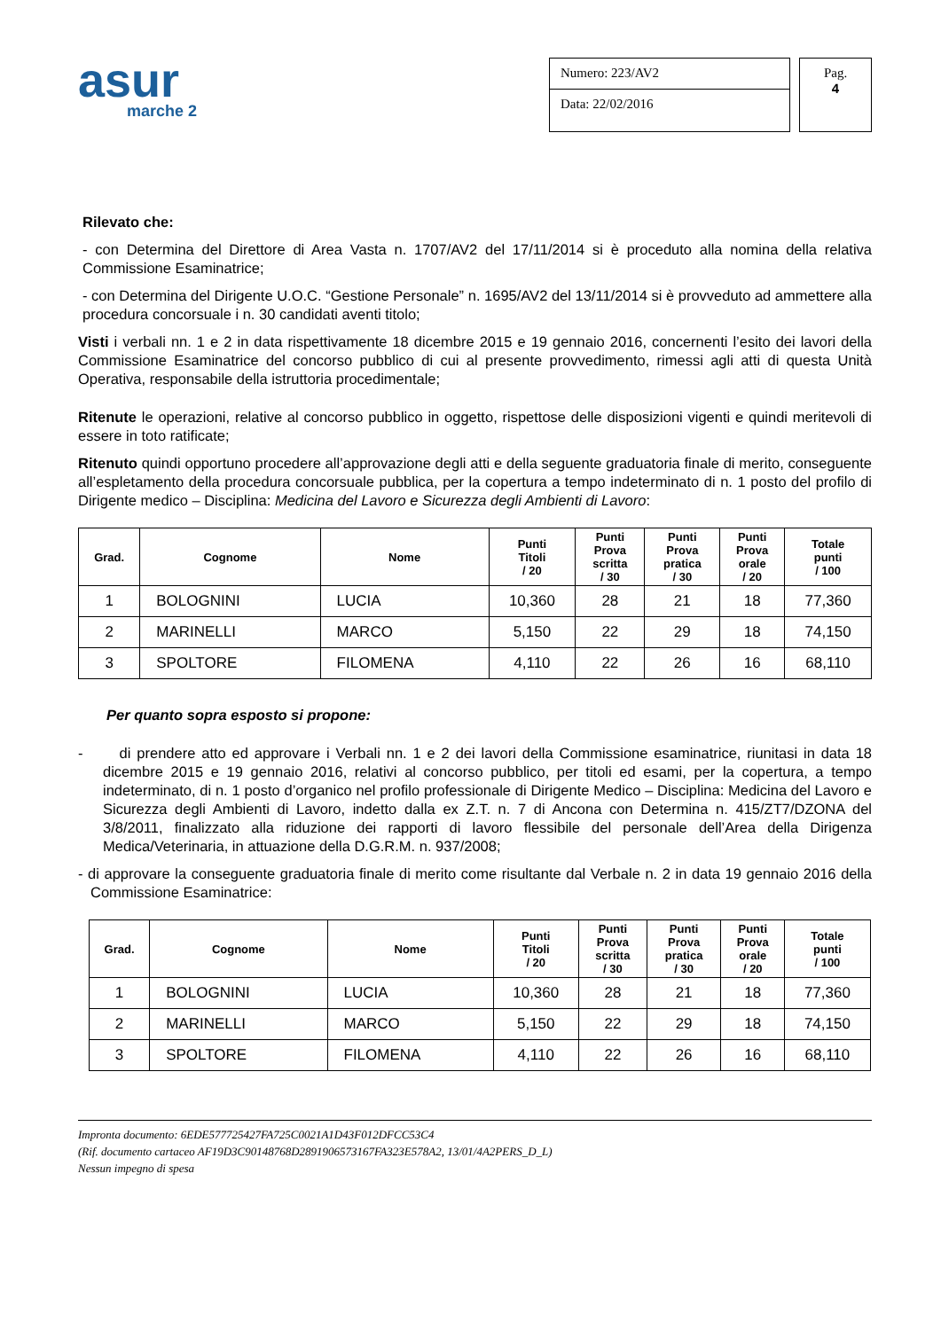asur
marche 2
Numero: 223/AV2
Data: 22/02/2016
Pag.
4
Rilevato che:
- con Determina del Direttore di Area Vasta n. 1707/AV2 del 17/11/2014 si è proceduto alla nomina della relativa Commissione Esaminatrice;
- con Determina del Dirigente U.O.C. “Gestione Personale” n. 1695/AV2 del 13/11/2014 si è provveduto ad ammettere alla procedura concorsuale i n. 30 candidati aventi titolo;
Visti i verbali nn. 1 e 2 in data rispettivamente 18 dicembre 2015 e 19 gennaio 2016, concernenti l’esito dei lavori della Commissione Esaminatrice del concorso pubblico di cui al presente provvedimento, rimessi agli atti di questa Unità Operativa, responsabile della istruttoria procedimentale;
Ritenute le operazioni, relative al concorso pubblico in oggetto, rispettose delle disposizioni vigenti e quindi meritevoli di essere in toto ratificate;
Ritenuto quindi opportuno procedere all’approvazione degli atti e della seguente graduatoria finale di merito, conseguente all’espletamento della procedura concorsuale pubblica, per la copertura a tempo indeterminato di n. 1 posto del profilo di Dirigente medico – Disciplina: Medicina del Lavoro e Sicurezza degli Ambienti di Lavoro:
| Grad. | Cognome | Nome | Punti Titoli / 20 | Punti Prova scritta / 30 | Punti Prova pratica / 30 | Punti Prova orale / 20 | Totale punti / 100 |
| --- | --- | --- | --- | --- | --- | --- | --- |
| 1 | BOLOGNINI | LUCIA | 10,360 | 28 | 21 | 18 | 77,360 |
| 2 | MARINELLI | MARCO | 5,150 | 22 | 29 | 18 | 74,150 |
| 3 | SPOLTORE | FILOMENA | 4,110 | 22 | 26 | 16 | 68,110 |
Per quanto sopra esposto si propone:
- di prendere atto ed approvare i Verbali nn. 1 e 2 dei lavori della Commissione esaminatrice, riunitasi in data 18 dicembre 2015 e 19 gennaio 2016, relativi al concorso pubblico, per titoli ed esami, per la copertura, a tempo indeterminato, di n. 1 posto d’organico nel profilo professionale di Dirigente Medico – Disciplina: Medicina del Lavoro e Sicurezza degli Ambienti di Lavoro, indetto dalla ex Z.T. n. 7 di Ancona con Determina n. 415/ZT7/DZONA del 3/8/2011, finalizzato alla riduzione dei rapporti di lavoro flessibile del personale dell’Area della Dirigenza Medica/Veterinaria, in attuazione della D.G.R.M. n. 937/2008;
- di approvare la conseguente graduatoria finale di merito come risultante dal Verbale n. 2 in data 19 gennaio 2016 della Commissione Esaminatrice:
| Grad. | Cognome | Nome | Punti Titoli / 20 | Punti Prova scritta / 30 | Punti Prova pratica / 30 | Punti Prova orale / 20 | Totale punti / 100 |
| --- | --- | --- | --- | --- | --- | --- | --- |
| 1 | BOLOGNINI | LUCIA | 10,360 | 28 | 21 | 18 | 77,360 |
| 2 | MARINELLI | MARCO | 5,150 | 22 | 29 | 18 | 74,150 |
| 3 | SPOLTORE | FILOMENA | 4,110 | 22 | 26 | 16 | 68,110 |
Impronta documento: 6EDE577725427FA725C0021A1D43F012DFCC53C4
(Rif. documento cartaceo AF19D3C90148768D2891906573167FA323E578A2, 13/01/4A2PERS_D_L)
Nessun impegno di spesa